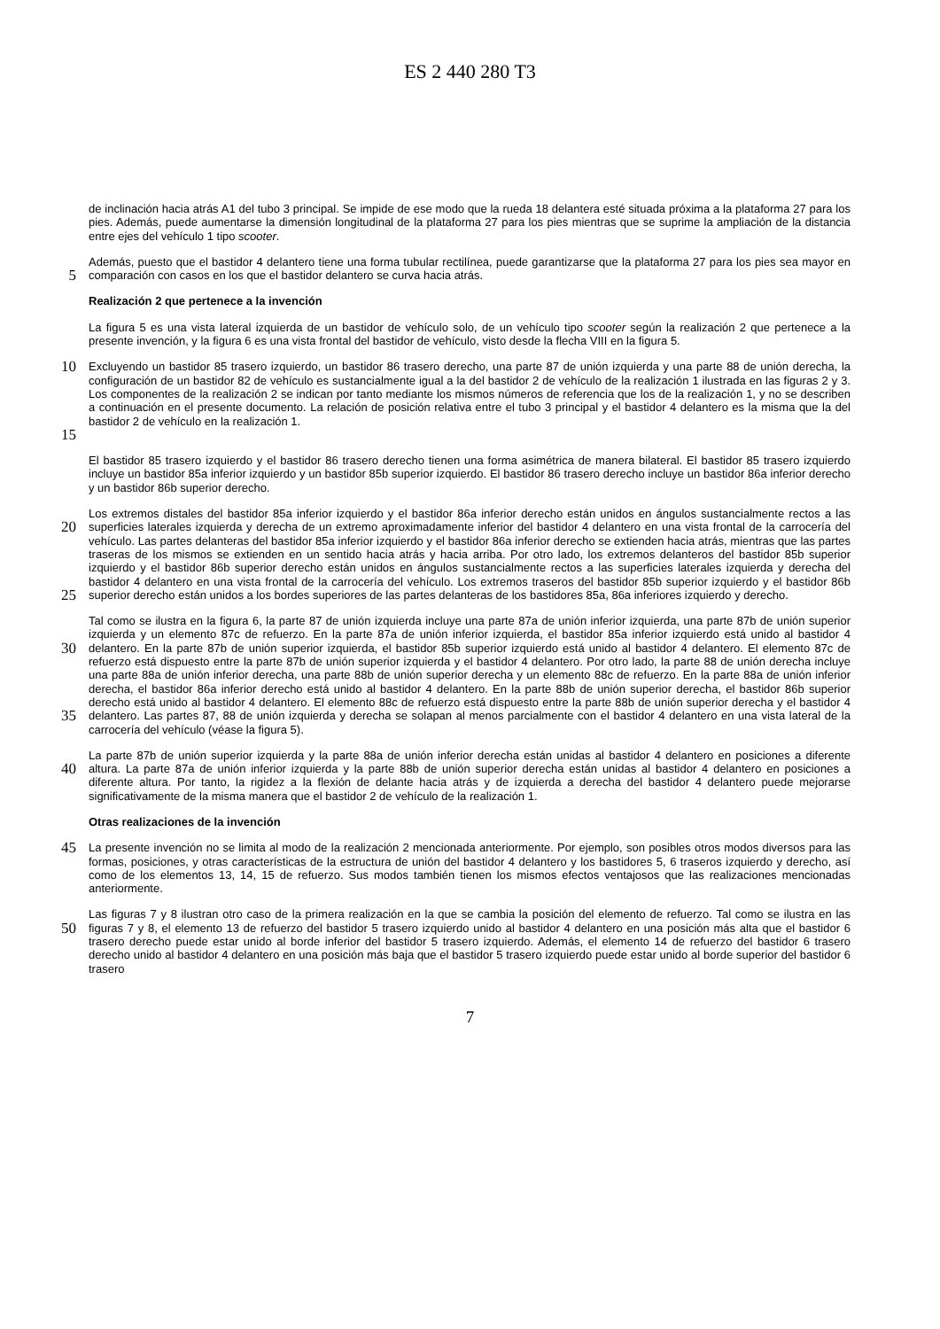ES 2 440 280 T3
de inclinación hacia atrás A1 del tubo 3 principal. Se impide de ese modo que la rueda 18 delantera esté situada próxima a la plataforma 27 para los pies. Además, puede aumentarse la dimensión longitudinal de la plataforma 27 para los pies mientras que se suprime la ampliación de la distancia entre ejes del vehículo 1 tipo scooter.
5
Además, puesto que el bastidor 4 delantero tiene una forma tubular rectilínea, puede garantizarse que la plataforma 27 para los pies sea mayor en comparación con casos en los que el bastidor delantero se curva hacia atrás.
Realización 2 que pertenece a la invención
La figura 5 es una vista lateral izquierda de un bastidor de vehículo solo, de un vehículo tipo scooter según la realización 2 que pertenece a la presente invención, y la figura 6 es una vista frontal del bastidor de vehículo, visto desde la flecha VIII en la figura 5.
10
15
Excluyendo un bastidor 85 trasero izquierdo, un bastidor 86 trasero derecho, una parte 87 de unión izquierda y una parte 88 de unión derecha, la configuración de un bastidor 82 de vehículo es sustancialmente igual a la del bastidor 2 de vehículo de la realización 1 ilustrada en las figuras 2 y 3. Los componentes de la realización 2 se indican por tanto mediante los mismos números de referencia que los de la realización 1, y no se describen a continuación en el presente documento. La relación de posición relativa entre el tubo 3 principal y el bastidor 4 delantero es la misma que la del bastidor 2 de vehículo en la realización 1.
El bastidor 85 trasero izquierdo y el bastidor 86 trasero derecho tienen una forma asimétrica de manera bilateral. El bastidor 85 trasero izquierdo incluye un bastidor 85a inferior izquierdo y un bastidor 85b superior izquierdo. El bastidor 86 trasero derecho incluye un bastidor 86a inferior derecho y un bastidor 86b superior derecho.
20
25
Los extremos distales del bastidor 85a inferior izquierdo y el bastidor 86a inferior derecho están unidos en ángulos sustancialmente rectos a las superficies laterales izquierda y derecha de un extremo aproximadamente inferior del bastidor 4 delantero en una vista frontal de la carrocería del vehículo. Las partes delanteras del bastidor 85a inferior izquierdo y el bastidor 86a inferior derecho se extienden hacia atrás, mientras que las partes traseras de los mismos se extienden en un sentido hacia atrás y hacia arriba. Por otro lado, los extremos delanteros del bastidor 85b superior izquierdo y el bastidor 86b superior derecho están unidos en ángulos sustancialmente rectos a las superficies laterales izquierda y derecha del bastidor 4 delantero en una vista frontal de la carrocería del vehículo. Los extremos traseros del bastidor 85b superior izquierdo y el bastidor 86b superior derecho están unidos a los bordes superiores de las partes delanteras de los bastidores 85a, 86a inferiores izquierdo y derecho.
30
35
Tal como se ilustra en la figura 6, la parte 87 de unión izquierda incluye una parte 87a de unión inferior izquierda, una parte 87b de unión superior izquierda y un elemento 87c de refuerzo. En la parte 87a de unión inferior izquierda, el bastidor 85a inferior izquierdo está unido al bastidor 4 delantero. En la parte 87b de unión superior izquierda, el bastidor 85b superior izquierdo está unido al bastidor 4 delantero. El elemento 87c de refuerzo está dispuesto entre la parte 87b de unión superior izquierda y el bastidor 4 delantero. Por otro lado, la parte 88 de unión derecha incluye una parte 88a de unión inferior derecha, una parte 88b de unión superior derecha y un elemento 88c de refuerzo. En la parte 88a de unión inferior derecha, el bastidor 86a inferior derecho está unido al bastidor 4 delantero. En la parte 88b de unión superior derecha, el bastidor 86b superior derecho está unido al bastidor 4 delantero. El elemento 88c de refuerzo está dispuesto entre la parte 88b de unión superior derecha y el bastidor 4 delantero. Las partes 87, 88 de unión izquierda y derecha se solapan al menos parcialmente con el bastidor 4 delantero en una vista lateral de la carrocería del vehículo (véase la figura 5).
40
La parte 87b de unión superior izquierda y la parte 88a de unión inferior derecha están unidas al bastidor 4 delantero en posiciones a diferente altura. La parte 87a de unión inferior izquierda y la parte 88b de unión superior derecha están unidas al bastidor 4 delantero en posiciones a diferente altura. Por tanto, la rigidez a la flexión de delante hacia atrás y de izquierda a derecha del bastidor 4 delantero puede mejorarse significativamente de la misma manera que el bastidor 2 de vehículo de la realización 1.
Otras realizaciones de la invención
45
La presente invención no se limita al modo de la realización 2 mencionada anteriormente. Por ejemplo, son posibles otros modos diversos para las formas, posiciones, y otras características de la estructura de unión del bastidor 4 delantero y los bastidores 5, 6 traseros izquierdo y derecho, así como de los elementos 13, 14, 15 de refuerzo. Sus modos también tienen los mismos efectos ventajosos que las realizaciones mencionadas anteriormente.
50
Las figuras 7 y 8 ilustran otro caso de la primera realización en la que se cambia la posición del elemento de refuerzo. Tal como se ilustra en las figuras 7 y 8, el elemento 13 de refuerzo del bastidor 5 trasero izquierdo unido al bastidor 4 delantero en una posición más alta que el bastidor 6 trasero derecho puede estar unido al borde inferior del bastidor 5 trasero izquierdo. Además, el elemento 14 de refuerzo del bastidor 6 trasero derecho unido al bastidor 4 delantero en una posición más baja que el bastidor 5 trasero izquierdo puede estar unido al borde superior del bastidor 6 trasero
7